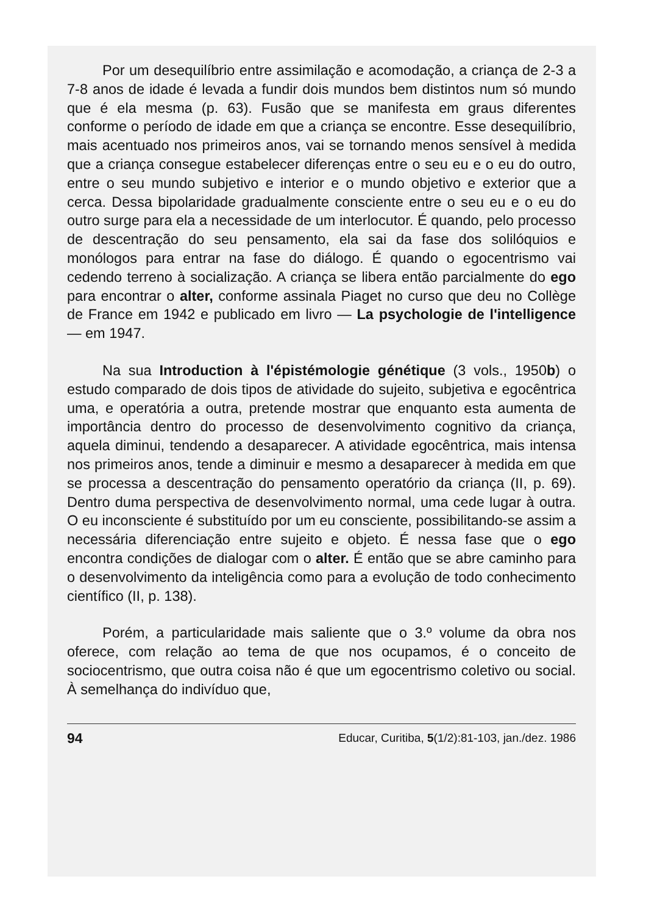Por um desequilíbrio entre assimilação e acomodação, a criança de 2-3 a 7-8 anos de idade é levada a fundir dois mundos bem distintos num só mundo que é ela mesma (p. 63). Fusão que se manifesta em graus diferentes conforme o período de idade em que a criança se encontre. Esse desequilíbrio, mais acentuado nos primeiros anos, vai se tornando menos sensível à medida que a criança consegue estabelecer diferenças entre o seu eu e o eu do outro, entre o seu mundo subjetivo e interior e o mundo objetivo e exterior que a cerca. Dessa bipolaridade gradualmente consciente entre o seu eu e o eu do outro surge para ela a necessidade de um interlocutor. É quando, pelo processo de descentração do seu pensamento, ela sai da fase dos solilóquios e monólogos para entrar na fase do diálogo. É quando o egocentrismo vai cedendo terreno à socialização. A criança se libera então parcialmente do ego para encontrar o alter, conforme assinala Piaget no curso que deu no Collège de France em 1942 e publicado em livro — La psychologie de l'intelligence — em 1947.
Na sua Introduction à l'épistémologie génétique (3 vols., 1950b) o estudo comparado de dois tipos de atividade do sujeito, subjetiva e egocêntrica uma, e operatória a outra, pretende mostrar que enquanto esta aumenta de importância dentro do processo de desenvolvimento cognitivo da criança, aquela diminui, tendendo a desaparecer. A atividade egocêntrica, mais intensa nos primeiros anos, tende a diminuir e mesmo a desaparecer à medida em que se processa a descentração do pensamento operatório da criança (II, p. 69). Dentro duma perspectiva de desenvolvimento normal, uma cede lugar à outra. O eu inconsciente é substituído por um eu consciente, possibilitando-se assim a necessária diferenciação entre sujeito e objeto. É nessa fase que o ego encontra condições de dialogar com o alter. É então que se abre caminho para o desenvolvimento da inteligência como para a evolução de todo conhecimento científico (II, p. 138).
Porém, a particularidade mais saliente que o 3.º volume da obra nos oferece, com relação ao tema de que nos ocupamos, é o conceito de sociocentrismo, que outra coisa não é que um egocentrismo coletivo ou social. À semelhança do indivíduo que,
94 Educar, Curitiba, 5(1/2):81-103, jan./dez. 1986